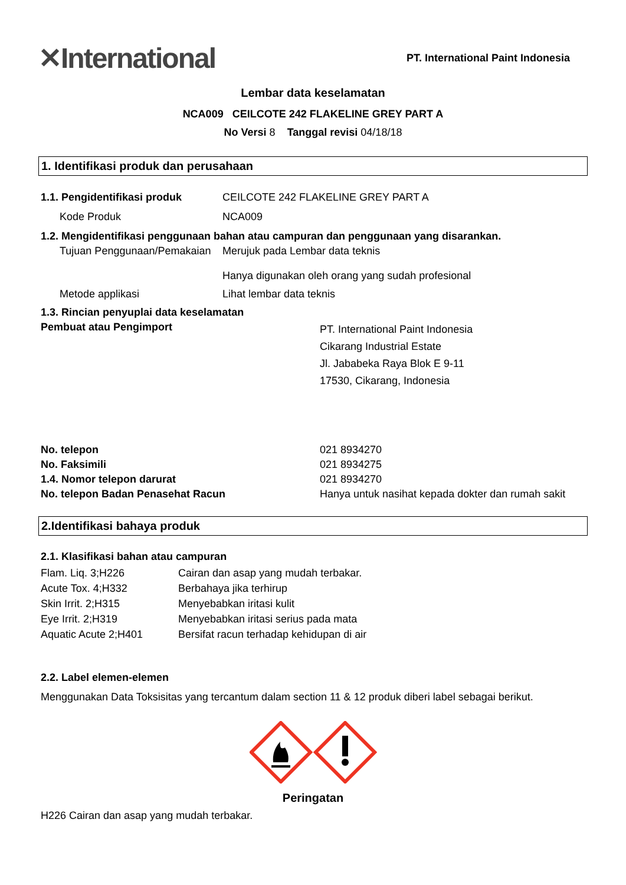✕International
PT. International Paint Indonesia
Lembar data keselamatan
NCA009 CEILCOTE 242 FLAKELINE GREY PART A
No Versi 8 Tanggal revisi 04/18/18
1. Identifikasi produk dan perusahaan
| 1.1. Pengidentifikasi produk | CEILCOTE 242 FLAKELINE GREY PART A |
| Kode Produk | NCA009 |
| 1.2. Mengidentifikasi penggunaan bahan atau campuran dan penggunaan yang disarankan. | |
| Tujuan Penggunaan/Pemakaian | Merujuk pada Lembar data teknis Hanya digunakan oleh orang yang sudah profesional |
| Metode applikasi | Lihat lembar data teknis |
| 1.3. Rincian penyuplai data keselamatan | |
| Pembuat atau Pengimport | PT. International Paint Indonesia Cikarang Industrial Estate Jl. Jababeka Raya Blok E 9-11 17530, Cikarang, Indonesia |
| No. telepon | 021 8934270 |
| No. Faksimili | 021 8934275 |
| 1.4. Nomor telepon darurat | 021 8934270 |
| No. telepon Badan Penasehat Racun | Hanya untuk nasihat kepada dokter dan rumah sakit |
2.Identifikasi bahaya produk
2.1. Klasifikasi bahan atau campuran
| Flam. Liq. 3;H226 | Cairan dan asap yang mudah terbakar. |
| Acute Tox. 4;H332 | Berbahaya jika terhirup |
| Skin Irrit. 2;H315 | Menyebabkan iritasi kulit |
| Eye Irrit. 2;H319 | Menyebabkan iritasi serius pada mata |
| Aquatic Acute 2;H401 | Bersifat racun terhadap kehidupan di air |
2.2. Label elemen-elemen
Menggunakan Data Toksisitas yang tercantum dalam section 11 & 12 produk diberi label sebagai berikut.
Peringatan
H226 Cairan dan asap yang mudah terbakar.